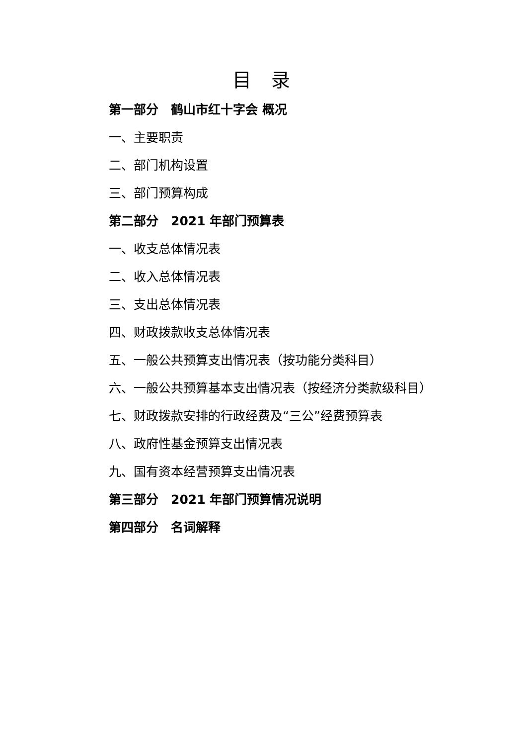目 录
第一部分　鹤山市红十字会 概况
一、主要职责
二、部门机构设置
三、部门预算构成
第二部分　2021 年部门预算表
一、收支总体情况表
二、收入总体情况表
三、支出总体情况表
四、财政拨款收支总体情况表
五、一般公共预算支出情况表（按功能分类科目）
六、一般公共预算基本支出情况表（按经济分类款级科目）
七、财政拨款安排的行政经费及“三公”经费预算表
八、政府性基金预算支出情况表
九、国有资本经营预算支出情况表
第三部分　2021 年部门预算情况说明
第四部分　名词解释